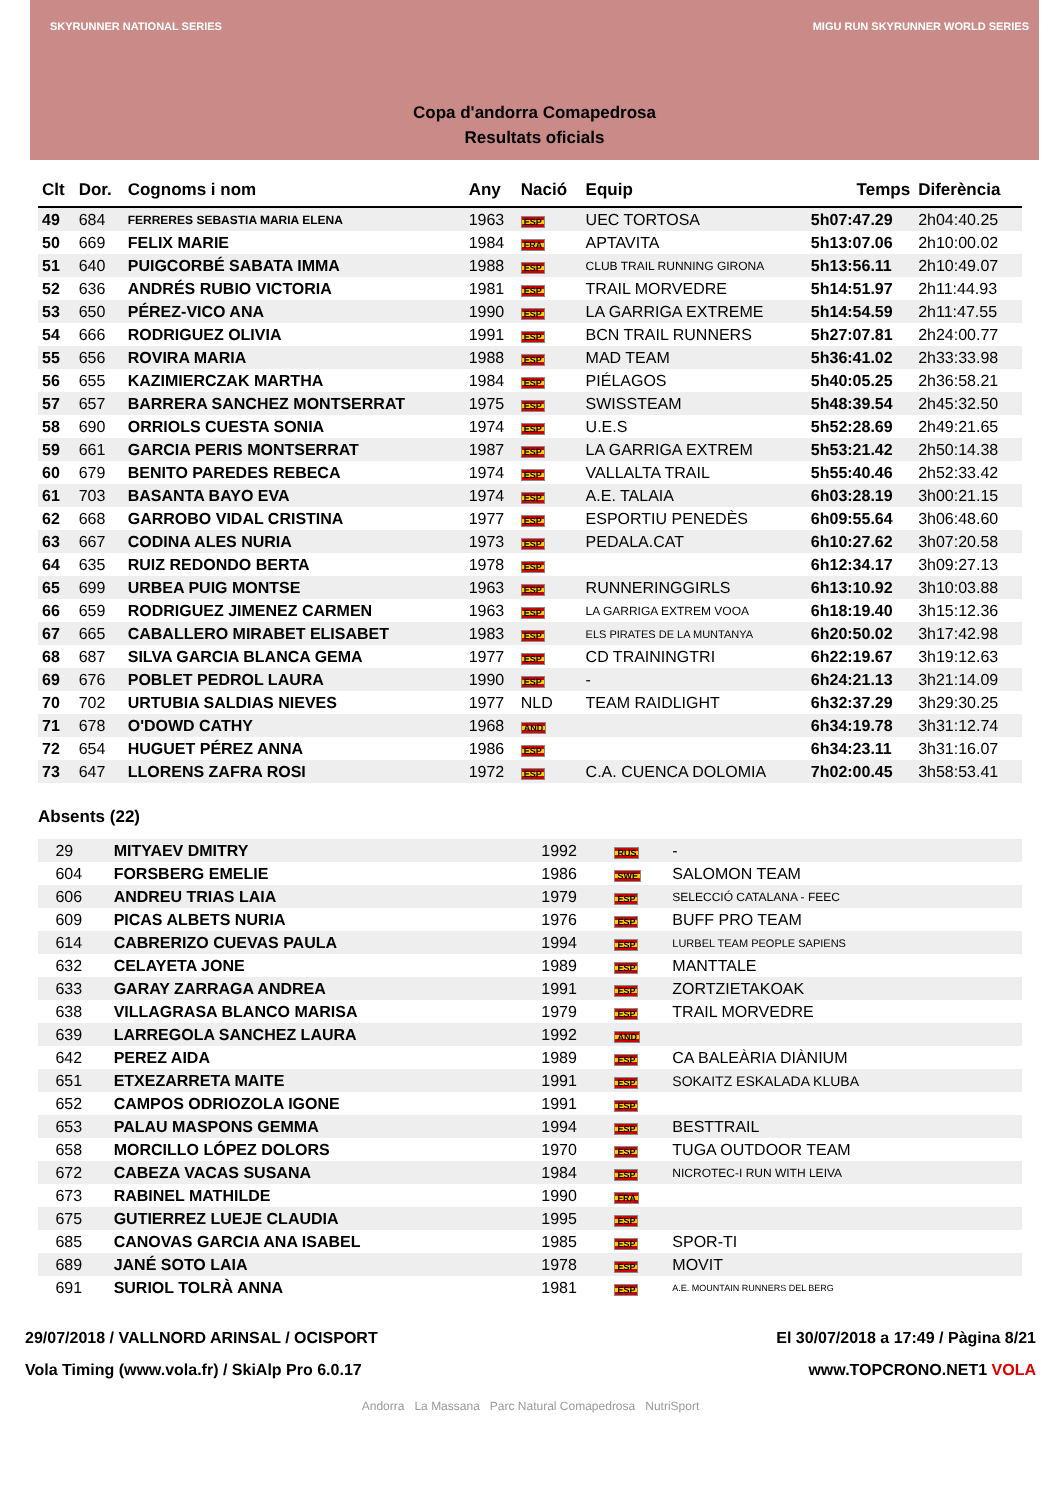SKYRUNNER NATIONAL SERIES MIGU RUN SKYRUNNER WORLD SERIES
Copa d'andorra Comapedrosa
Resultats oficials
| Clt | Dor. | Cognoms i nom | Any | Nació | Equip | Temps | Diferència |
| --- | --- | --- | --- | --- | --- | --- | --- |
| 49 | 684 | FERRERES SEBASTIA MARIA ELENA | 1963 | ESP | UEC TORTOSA | 5h07:47.29 | 2h04:40.25 |
| 50 | 669 | FELIX MARIE | 1984 | FRA | APTAVITA | 5h13:07.06 | 2h10:00.02 |
| 51 | 640 | PUIGCORBÉ SABATA IMMA | 1988 | ESP | CLUB TRAIL RUNNING GIRONA | 5h13:56.11 | 2h10:49.07 |
| 52 | 636 | ANDRÉS RUBIO VICTORIA | 1981 | ESP | TRAIL MORVEDRE | 5h14:51.97 | 2h11:44.93 |
| 53 | 650 | PÉREZ-VICO ANA | 1990 | ESP | LA GARRIGA EXTREME | 5h14:54.59 | 2h11:47.55 |
| 54 | 666 | RODRIGUEZ OLIVIA | 1991 | ESP | BCN TRAIL RUNNERS | 5h27:07.81 | 2h24:00.77 |
| 55 | 656 | ROVIRA MARIA | 1988 | ESP | MAD TEAM | 5h36:41.02 | 2h33:33.98 |
| 56 | 655 | KAZIMIERCZAK MARTHA | 1984 | ESP | PIÉLAGOS | 5h40:05.25 | 2h36:58.21 |
| 57 | 657 | BARRERA SANCHEZ MONTSERRAT | 1975 | ESP | SWISSTEAM | 5h48:39.54 | 2h45:32.50 |
| 58 | 690 | ORRIOLS CUESTA SONIA | 1974 | ESP | U.E.S | 5h52:28.69 | 2h49:21.65 |
| 59 | 661 | GARCIA PERIS MONTSERRAT | 1987 | ESP | LA GARRIGA EXTREM | 5h53:21.42 | 2h50:14.38 |
| 60 | 679 | BENITO PAREDES REBECA | 1974 | ESP | VALLALTA TRAIL | 5h55:40.46 | 2h52:33.42 |
| 61 | 703 | BASANTA BAYO EVA | 1974 | ESP | A.E. TALAIA | 6h03:28.19 | 3h00:21.15 |
| 62 | 668 | GARROBO VIDAL CRISTINA | 1977 | ESP | ESPORTIU PENEDÈS | 6h09:55.64 | 3h06:48.60 |
| 63 | 667 | CODINA ALES NURIA | 1973 | ESP | PEDALA.CAT | 6h10:27.62 | 3h07:20.58 |
| 64 | 635 | RUIZ REDONDO BERTA | 1978 | ESP | | 6h12:34.17 | 3h09:27.13 |
| 65 | 699 | URBEA PUIG MONTSE | 1963 | ESP | RUNNERINGGIRLS | 6h13:10.92 | 3h10:03.88 |
| 66 | 659 | RODRIGUEZ JIMENEZ CARMEN | 1963 | ESP | LA GARRIGA EXTREM VOOA | 6h18:19.40 | 3h15:12.36 |
| 67 | 665 | CABALLERO MIRABET ELISABET | 1983 | ESP | ELS PIRATES DE LA MUNTANYA | 6h20:50.02 | 3h17:42.98 |
| 68 | 687 | SILVA GARCIA BLANCA GEMA | 1977 | ESP | CD TRAININGTRI | 6h22:19.67 | 3h19:12.63 |
| 69 | 676 | POBLET PEDROL LAURA | 1990 | ESP | - | 6h24:21.13 | 3h21:14.09 |
| 70 | 702 | URTUBIA SALDIAS NIEVES | 1977 | NLD | TEAM RAIDLIGHT | 6h32:37.29 | 3h29:30.25 |
| 71 | 678 | O'DOWD CATHY | 1968 | AND | | 6h34:19.78 | 3h31:12.74 |
| 72 | 654 | HUGUET PÉREZ ANNA | 1986 | ESP | | 6h34:23.11 | 3h31:16.07 |
| 73 | 647 | LLORENS ZAFRA ROSI | 1972 | ESP | C.A. CUENCA DOLOMIA | 7h02:00.45 | 3h58:53.41 |
Absents (22)
| | 29 | MITYAEV DMITRY | 1992 | RUS | - | | |
| | 604 | FORSBERG EMELIE | 1986 | SWE | SALOMON TEAM | | |
| | 606 | ANDREU TRIAS LAIA | 1979 | ESP | SELECCIÓ CATALANA - FEEC | | |
| | 609 | PICAS ALBETS NURIA | 1976 | ESP | BUFF PRO TEAM | | |
| | 614 | CABRERIZO CUEVAS PAULA | 1994 | ESP | LURBEL TEAM PEOPLE SAPIENS | | |
| | 632 | CELAYETA JONE | 1989 | ESP | MANTTALE | | |
| | 633 | GARAY ZARRAGA ANDREA | 1991 | ESP | ZORTZIETAKOAK | | |
| | 638 | VILLAGRASA BLANCO MARISA | 1979 | ESP | TRAIL MORVEDRE | | |
| | 639 | LARREGOLA SANCHEZ LAURA | 1992 | AND | | | |
| | 642 | PEREZ AIDA | 1989 | ESP | CA BALEÀRIA DIÀNIUM | | |
| | 651 | ETXEZARRETA MAITE | 1991 | ESP | SOKAITZ ESKALADA KLUBA | | |
| | 652 | CAMPOS ODRIOZOLA IGONE | 1991 | ESP | | | |
| | 653 | PALAU MASPONS GEMMA | 1994 | ESP | BESTTRAIL | | |
| | 658 | MORCILLO LÓPEZ DOLORS | 1970 | ESP | TUGA OUTDOOR TEAM | | |
| | 672 | CABEZA VACAS SUSANA | 1984 | ESP | NICROTEC-I RUN WITH LEIVA | | |
| | 673 | RABINEL MATHILDE | 1990 | FRA | | | |
| | 675 | GUTIERREZ LUEJE CLAUDIA | 1995 | ESP | | | |
| | 685 | CANOVAS GARCIA ANA ISABEL | 1985 | ESP | SPOR-TI | | |
| | 689 | JANÉ SOTO LAIA | 1978 | ESP | MOVIT | | |
| | 691 | SURIOL TOLRÀ ANNA | 1981 | ESP | A.E. MOUNTAIN RUNNERS DEL BERG | | |
29/07/2018 / VALLNORD ARINSAL / OCISPORT El 30/07/2018 a 17:49 / Pàgina 8/21
Vola Timing (www.vola.fr) / SkiAlp Pro 6.0.17 www.TOPCRONO.NET1 VOLA
Andorra La Massana Parc Natural Comapedrosa NutriSport